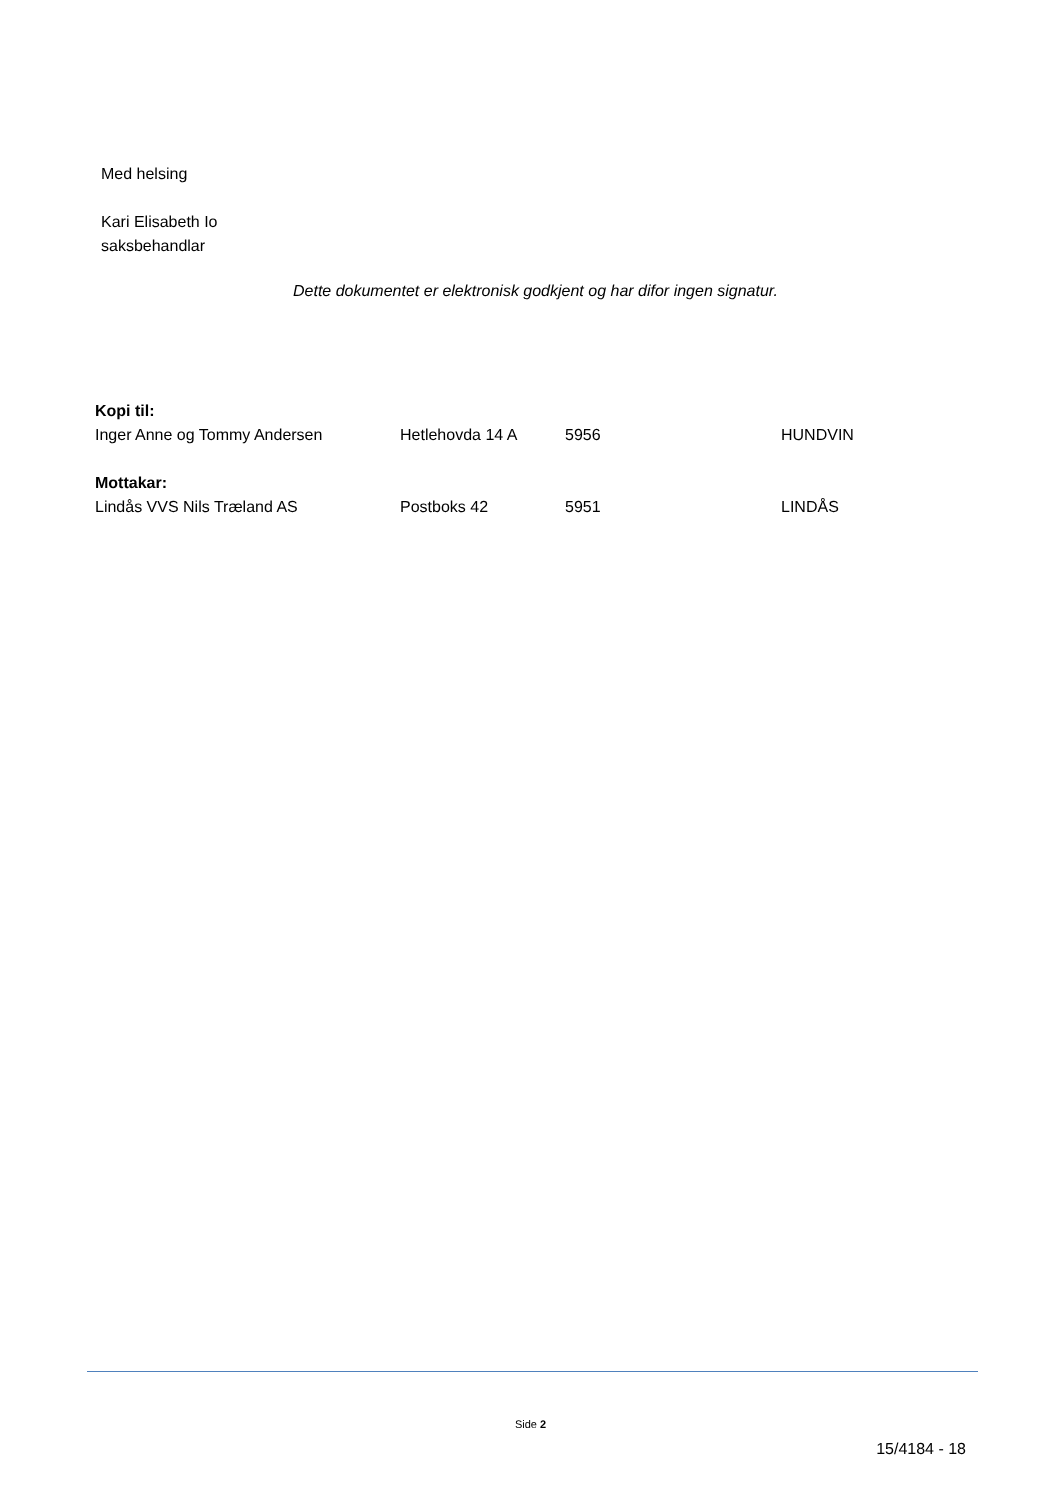Med helsing
Kari Elisabeth Io
saksbehandlar
Dette dokumentet er elektronisk godkjent og har difor ingen signatur.
| Kopi til: | | | |
| --- | --- | --- | --- |
| Inger Anne og Tommy Andersen | Hetlehovda 14 A | 5956 | HUNDVIN |
| Mottakar: | | | |
| Lindås VVS Nils Træland AS | Postboks 42 | 5951 | LINDÅS |
Side 2
15/4184 - 18